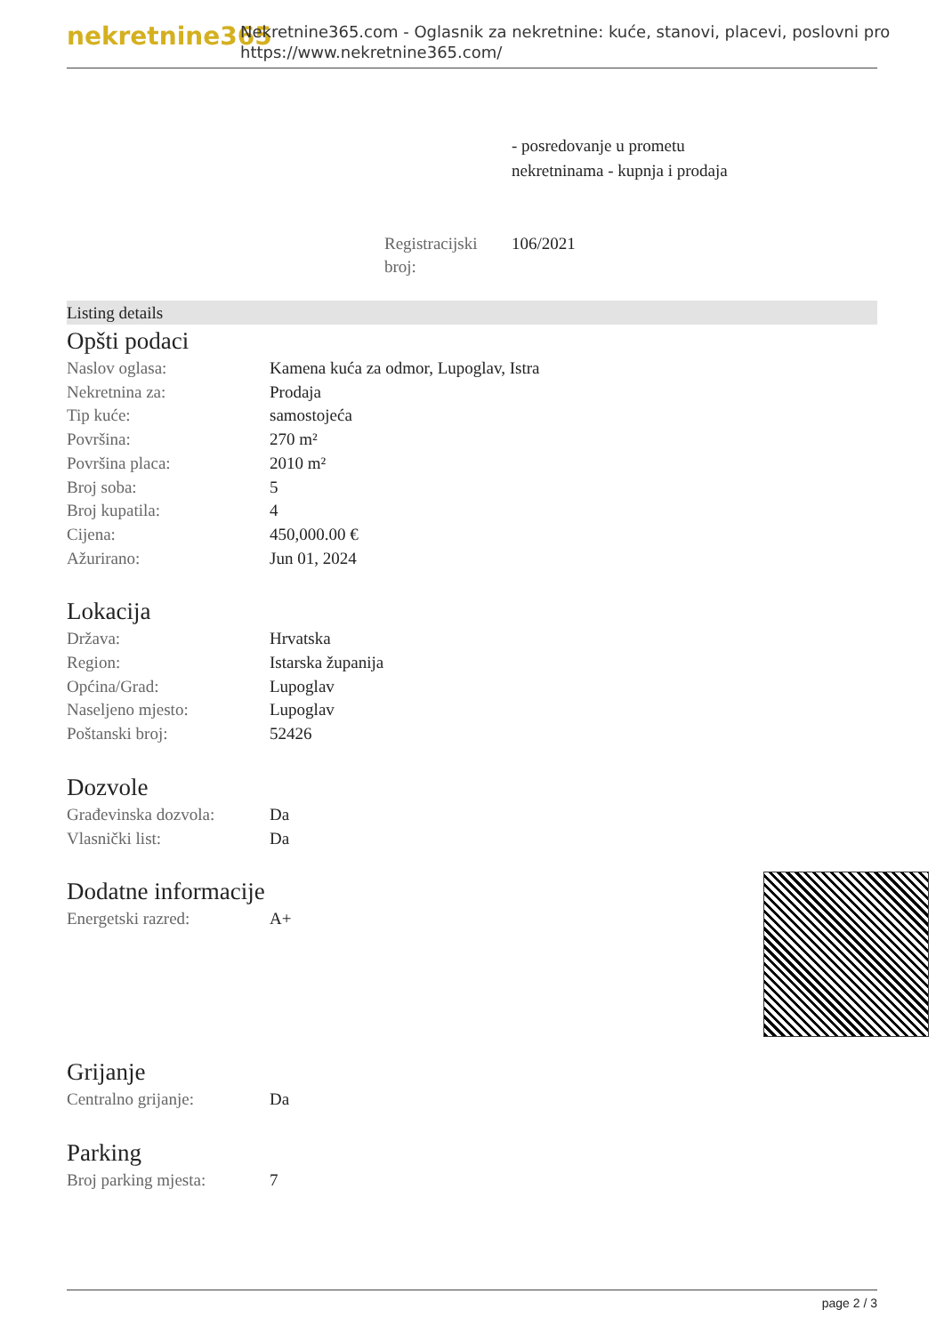nekretnine365
Nekretnine365.com - Oglasnik za nekretnine: kuće, stanovi, placevi, poslovni pro
https://www.nekretnine365.com/
- posredovanje u prometu
nekretninama - kupnja i prodaja
Registracijski broj:
106/2021
Listing details
Opšti podaci
| Naslov oglasa: | Kamena kuća za odmor, Lupoglav, Istra |
| Nekretnina za: | Prodaja |
| Tip kuće: | samostojeća |
| Površina: | 270 m² |
| Površina placa: | 2010 m² |
| Broj soba: | 5 |
| Broj kupatila: | 4 |
| Cijena: | 450,000.00 € |
| Ažurirano: | Jun 01, 2024 |
Lokacija
| Država: | Hrvatska |
| Region: | Istarska županija |
| Općina/Grad: | Lupoglav |
| Naseljeno mjesto: | Lupoglav |
| Poštanski broj: | 52426 |
Dozvole
| Građevinska dozvola: | Da |
| Vlasnički list: | Da |
Dodatne informacije
| Energetski razred: | A+ |
Grijanje
| Centralno grijanje: | Da |
Parking
| Broj parking mjesta: | 7 |
page 2 / 3